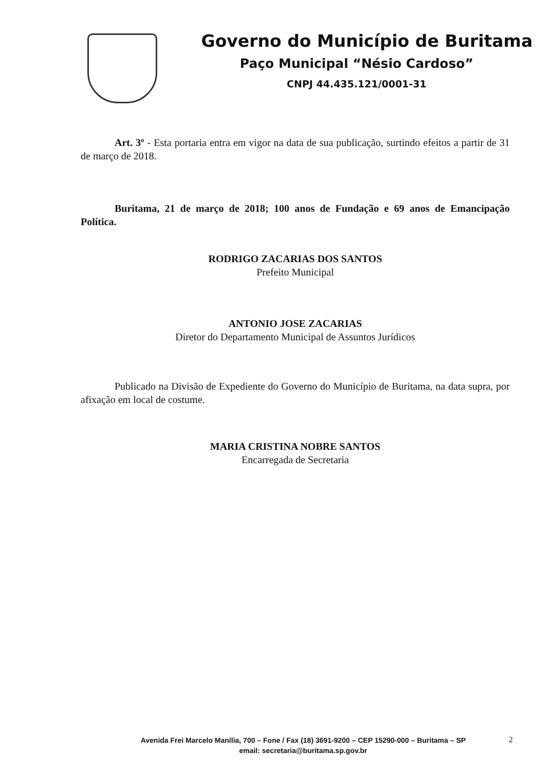Governo do Município de Buritama
Paço Municipal “Nésio Cardoso”
CNPJ 44.435.121/0001-31
Art. 3º - Esta portaria entra em vigor na data de sua publicação, surtindo efeitos a partir de 31 de março de 2018.
Buritama, 21 de março de 2018; 100 anos de Fundação e 69 anos de Emancipação Política.
RODRIGO ZACARIAS DOS SANTOS
Prefeito Municipal
ANTONIO JOSE ZACARIAS
Diretor do Departamento Municipal de Assuntos Jurídicos
Publicado na Divisão de Expediente do Governo do Município de Buritama, na data supra, por afixação em local de costume.
MARIA CRISTINA NOBRE SANTOS
Encarregada de Secretaria
Avenida Frei Marcelo Manília, 700 – Fone / Fax (18) 3691-9200 – CEP 15290-000 – Buritama – SP
email: secretaria@buritama.sp.gov.br
2